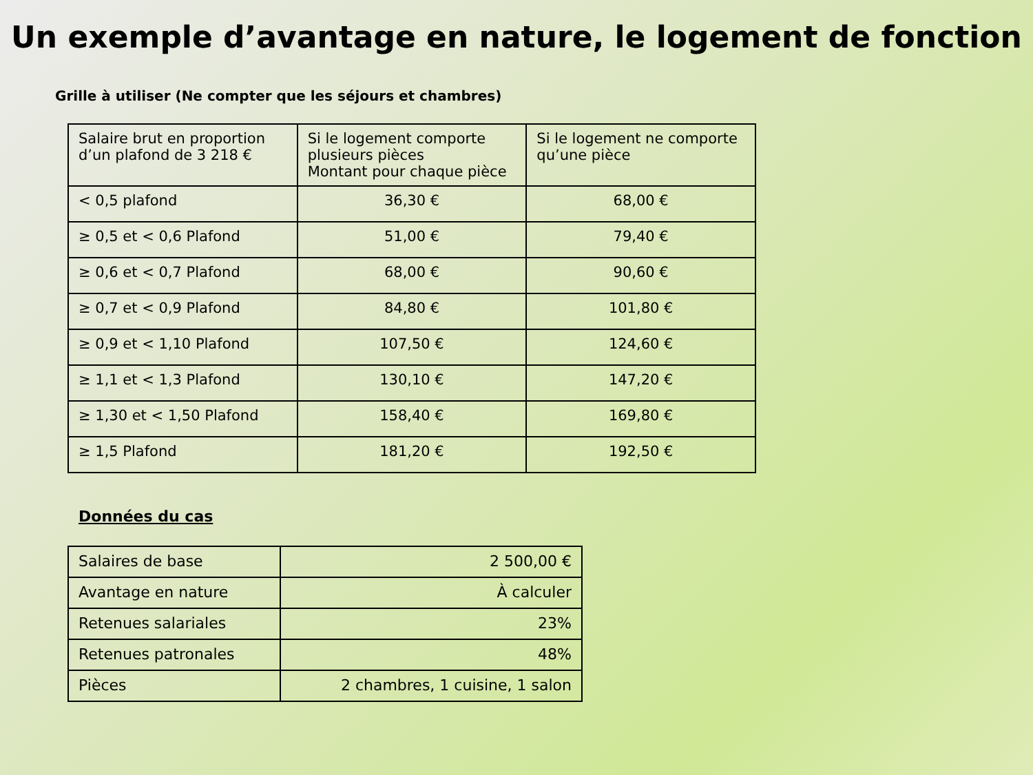Un exemple d’avantage en nature, le logement de fonction
Grille à utiliser (Ne compter que les séjours et chambres)
| Salaire brut en proportion d’un plafond de 3 218 € | Si le logement comporte plusieurs pièces Montant pour chaque pièce | Si le logement ne comporte qu’une pièce |
| < 0,5 plafond | 36,30 € | 68,00 € |
| ≥ 0,5 et < 0,6 Plafond | 51,00 € | 79,40 € |
| ≥ 0,6 et < 0,7 Plafond | 68,00 € | 90,60 € |
| ≥ 0,7 et < 0,9 Plafond | 84,80 € | 101,80 € |
| ≥ 0,9 et < 1,10 Plafond | 107,50 € | 124,60 € |
| ≥ 1,1 et < 1,3 Plafond | 130,10 € | 147,20 € |
| ≥ 1,30 et < 1,50 Plafond | 158,40 € | 169,80 € |
| ≥ 1,5 Plafond | 181,20 € | 192,50 € |
Données du cas
| Salaires de base | 2 500,00 € |
| Avantage en nature | À calculer |
| Retenues salariales | 23% |
| Retenues patronales | 48% |
| Pièces | 2 chambres, 1 cuisine, 1 salon |